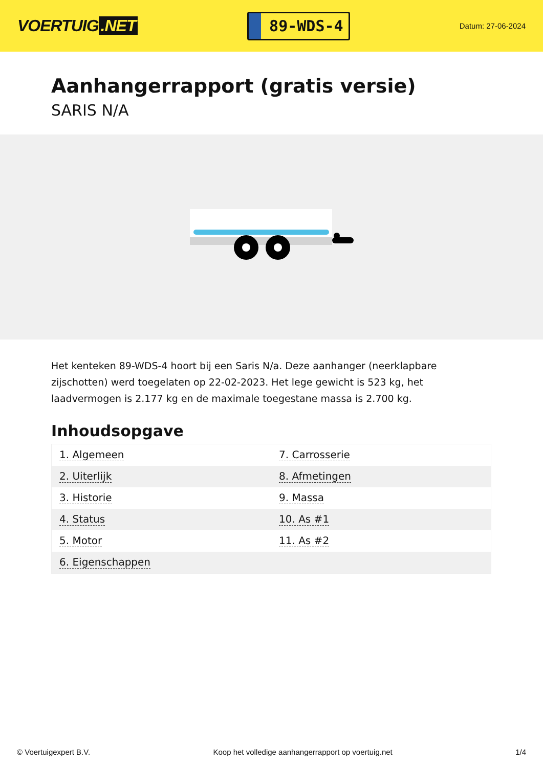VOERTUIG.NET
89-WDS-4
Datum: 27-06-2024
Aanhangerrapport (gratis versie)
SARIS N/A
Het kenteken 89-WDS-4 hoort bij een Saris N/a. Deze aanhanger (neerklapbare zijschotten) werd toegelaten op 22-02-2023. Het lege gewicht is 523 kg, het laadvermogen is 2.177 kg en de maximale toegestane massa is 2.700 kg.
Inhoudsopgave
| 1. Algemeen | 7. Carrosserie |
| 2. Uiterlijk | 8. Afmetingen |
| 3. Historie | 9. Massa |
| 4. Status | 10. As #1 |
| 5. Motor | 11. As #2 |
| 6. Eigenschappen | |
© Voertuigexpert B.V. Koop het volledige aanhangerrapport op voertuig.net 1/4